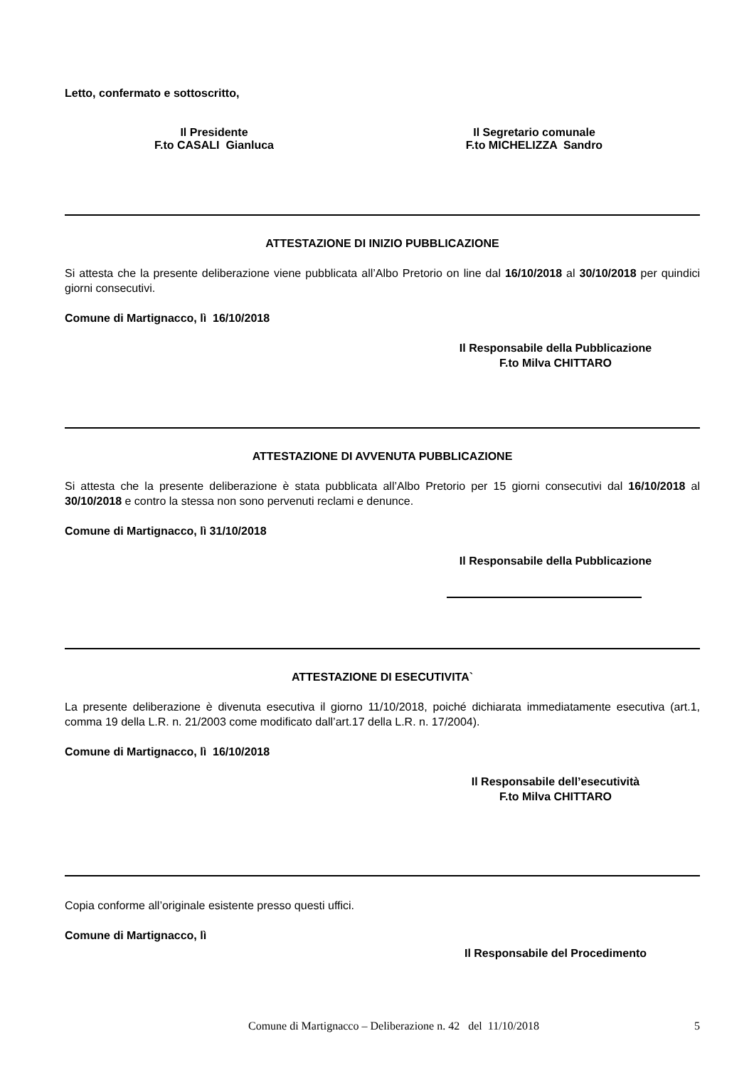Letto, confermato e sottoscritto,
Il Presidente
F.to CASALI Gianluca
Il Segretario comunale
F.to MICHELIZZA Sandro
ATTESTAZIONE DI INIZIO PUBBLICAZIONE
Si attesta che la presente deliberazione viene pubblicata all’Albo Pretorio on line dal 16/10/2018 al 30/10/2018 per quindici giorni consecutivi.
Comune di Martignacco, lì 16/10/2018
Il Responsabile della Pubblicazione
F.to Milva CHITTARO
ATTESTAZIONE DI AVVENUTA PUBBLICAZIONE
Si attesta che la presente deliberazione è stata pubblicata all’Albo Pretorio per 15 giorni consecutivi dal 16/10/2018 al 30/10/2018 e contro la stessa non sono pervenuti reclami e denunce.
Comune di Martignacco, lì 31/10/2018
Il Responsabile della Pubblicazione
ATTESTAZIONE DI ESECUTIVITA`
La presente deliberazione è divenuta esecutiva il giorno 11/10/2018, poiché dichiarata immediatamente esecutiva (art.1, comma 19 della L.R. n. 21/2003 come modificato dall’art.17 della L.R. n. 17/2004).
Comune di Martignacco, lì 16/10/2018
Il Responsabile dell’esecutività
F.to Milva CHITTARO
Copia conforme all’originale esistente presso questi uffici.
Comune di Martignacco, lì
Il Responsabile del Procedimento
Comune di Martignacco – Deliberazione n. 42 del 11/10/2018 5